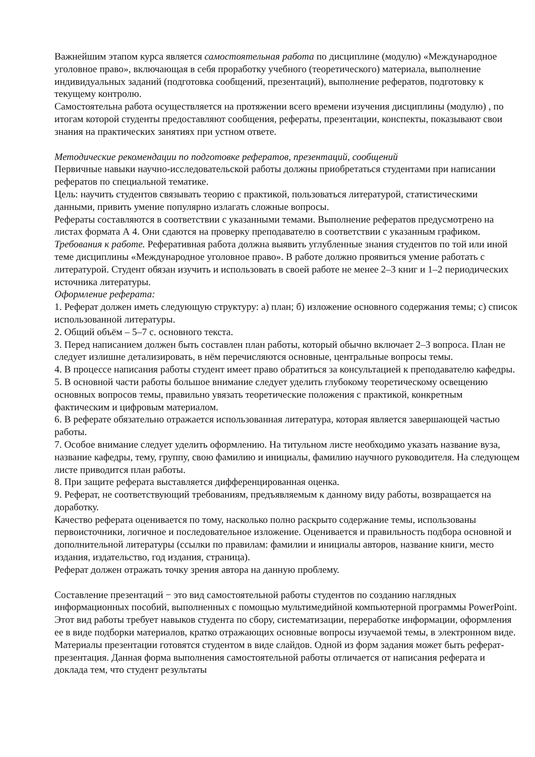Важнейшим этапом курса является самостоятельная работа по дисциплине (модулю) «Международное уголовное право», включающая в себя проработку учебного (теоретического) материала, выполнение индивидуальных заданий (подготовка сообщений, презентаций), выполнение рефератов, подготовку к текущему контролю.
Самостоятельна работа осуществляется на протяжении всего времени изучения дисциплины (модулю) , по итогам которой студенты предоставляют сообщения, рефераты, презентации, конспекты, показывают свои знания на практических занятиях при устном ответе.
Методические рекомендации по подготовке рефератов, презентаций, сообщений
Первичные навыки научно-исследовательской работы должны приобретаться студентами при написании рефератов по специальной тематике.
Цель: научить студентов связывать теорию с практикой, пользоваться литературой, статистическими данными, привить умение популярно излагать сложные вопросы.
Рефераты составляются в соответствии с указанными темами. Выполнение рефератов предусмотрено на листах формата А 4. Они сдаются на проверку преподавателю в соответствии с указанным графиком.
Требования к работе. Реферативная работа должна выявить углубленные знания студентов по той или иной теме дисциплины «Международное уголовное право». В работе должно проявиться умение работать с литературой. Студент обязан изучить и использовать в своей работе не менее 2–3 книг и 1–2 периодических источника литературы.
Оформление реферата:
1. Реферат должен иметь следующую структуру: а) план; б) изложение основного содержания темы; с) список использованной литературы.
2. Общий объём – 5–7 с. основного текста.
3. Перед написанием должен быть составлен план работы, который обычно включает 2–3 вопроса. План не следует излишне детализировать, в нём перечисляются основные, центральные вопросы темы.
4. В процессе написания работы студент имеет право обратиться за консультацией к преподавателю кафедры.
5. В основной части работы большое внимание следует уделить глубокому теоретическому освещению основных вопросов темы, правильно увязать теоретические положения с практикой, конкретным фактическим и цифровым материалом.
6. В реферате обязательно отражается использованная литература, которая является завершающей частью работы.
7. Особое внимание следует уделить оформлению. На титульном листе необходимо указать название вуза, название кафедры, тему, группу, свою фамилию и инициалы, фамилию научного руководителя. На следующем листе приводится план работы.
8. При защите реферата выставляется дифференцированная оценка.
9. Реферат, не соответствующий требованиям, предъявляемым к данному виду работы, возвращается на доработку.
Качество реферата оценивается по тому, насколько полно раскрыто содержание темы, использованы первоисточники, логичное и последовательное изложение. Оценивается и правильность подбора основной и дополнительной литературы (ссылки по правилам: фамилии и инициалы авторов, название книги, место издания, издательство, год издания, страница).
Реферат должен отражать точку зрения автора на данную проблему.
Составление презентаций − это вид самостоятельной работы студентов по созданию наглядных информационных пособий, выполненных с помощью мультимедийной компьютерной программы PowerPoint. Этот вид работы требует навыков студента по сбору, систематизации, переработке информации, оформления ее в виде подборки материалов, кратко отражающих основные вопросы изучаемой темы, в электронном виде. Материалы презентации готовятся студентом в виде слайдов. Одной из форм задания может быть реферат-презентация. Данная форма выполнения самостоятельной работы отличается от написания реферата и доклада тем, что студент результаты